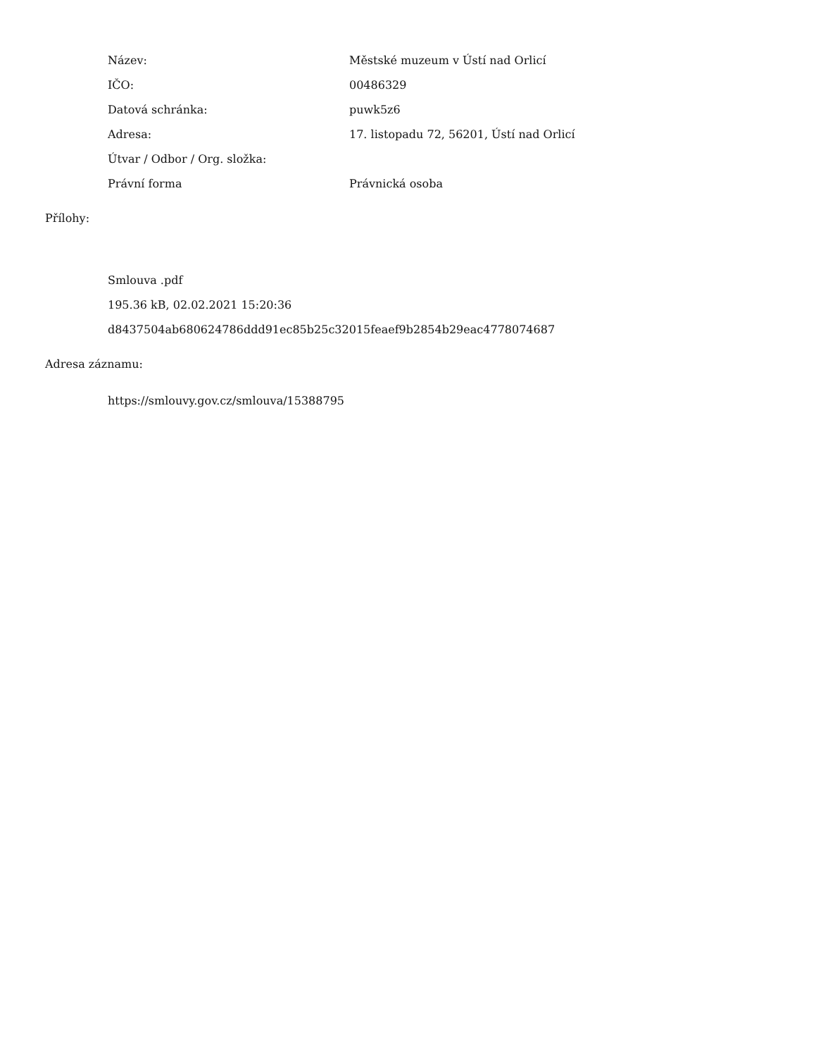| Název: | Městské muzeum v Ústí nad Orlicí |
| IČO: | 00486329 |
| Datová schránka: | puwk5z6 |
| Adresa: | 17. listopadu 72, 56201, Ústí nad Orlicí |
| Útvar / Odbor / Org. složka: | |
| Právní forma | Právnická osoba |
Přílohy:
Smlouva .pdf
195.36 kB, 02.02.2021 15:20:36
d8437504ab680624786ddd91ec85b25c32015feaef9b2854b29eac4778074687
Adresa záznamu:
https://smlouvy.gov.cz/smlouva/15388795